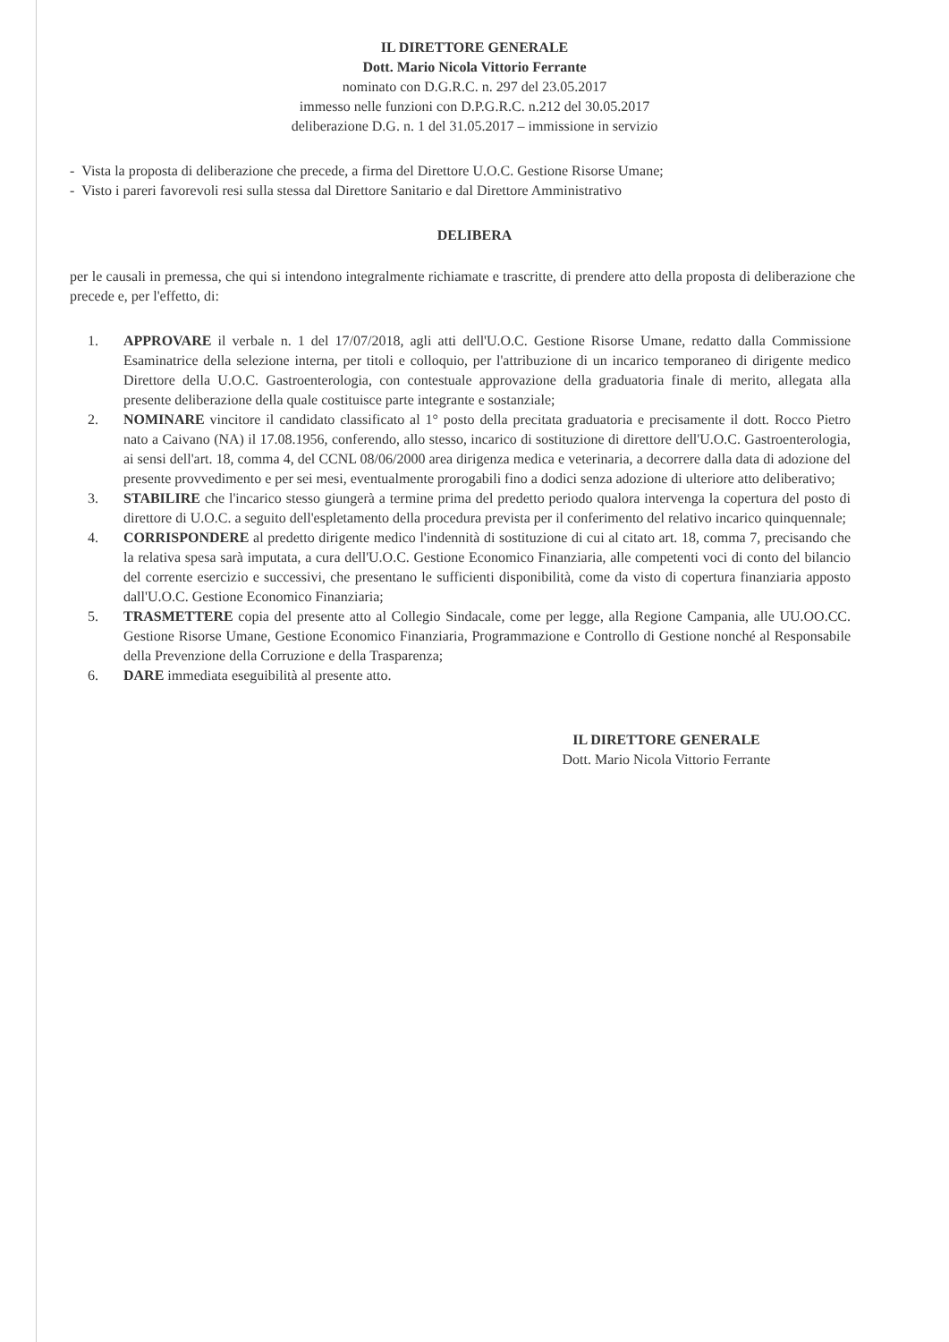IL DIRETTORE GENERALE
Dott. Mario Nicola Vittorio Ferrante
nominato con D.G.R.C. n. 297 del 23.05.2017
immesso nelle funzioni con D.P.G.R.C. n.212 del 30.05.2017
deliberazione D.G. n. 1 del 31.05.2017 – immissione in servizio
- Vista la proposta di deliberazione che precede, a firma del Direttore U.O.C. Gestione Risorse Umane;
- Visto i pareri favorevoli resi sulla stessa dal Direttore Sanitario e dal Direttore Amministrativo
DELIBERA
per le causali in premessa, che qui si intendono integralmente richiamate e trascritte, di prendere atto della proposta di deliberazione che precede e, per l'effetto, di:
1. APPROVARE il verbale n. 1 del 17/07/2018, agli atti dell'U.O.C. Gestione Risorse Umane, redatto dalla Commissione Esaminatrice della selezione interna, per titoli e colloquio, per l'attribuzione di un incarico temporaneo di dirigente medico Direttore della U.O.C. Gastroenterologia, con contestuale approvazione della graduatoria finale di merito, allegata alla presente deliberazione della quale costituisce parte integrante e sostanziale;
2. NOMINARE vincitore il candidato classificato al 1° posto della precitata graduatoria e precisamente il dott. Rocco Pietro nato a Caivano (NA) il 17.08.1956, conferendo, allo stesso, incarico di sostituzione di direttore dell'U.O.C. Gastroenterologia, ai sensi dell'art. 18, comma 4, del CCNL 08/06/2000 area dirigenza medica e veterinaria, a decorrere dalla data di adozione del presente provvedimento e per sei mesi, eventualmente prorogabili fino a dodici senza adozione di ulteriore atto deliberativo;
3. STABILIRE che l'incarico stesso giungerà a termine prima del predetto periodo qualora intervenga la copertura del posto di direttore di U.O.C. a seguito dell'espletamento della procedura prevista per il conferimento del relativo incarico quinquennale;
4. CORRISPONDERE al predetto dirigente medico l'indennità di sostituzione di cui al citato art. 18, comma 7, precisando che la relativa spesa sarà imputata, a cura dell'U.O.C. Gestione Economico Finanziaria, alle competenti voci di conto del bilancio del corrente esercizio e successivi, che presentano le sufficienti disponibilità, come da visto di copertura finanziaria apposto dall'U.O.C. Gestione Economico Finanziaria;
5. TRASMETTERE copia del presente atto al Collegio Sindacale, come per legge, alla Regione Campania, alle UU.OO.CC. Gestione Risorse Umane, Gestione Economico Finanziaria, Programmazione e Controllo di Gestione nonché al Responsabile della Prevenzione della Corruzione e della Trasparenza;
6. DARE immediata eseguibilità al presente atto.
IL DIRETTORE GENERALE
Dott. Mario Nicola Vittorio Ferrante